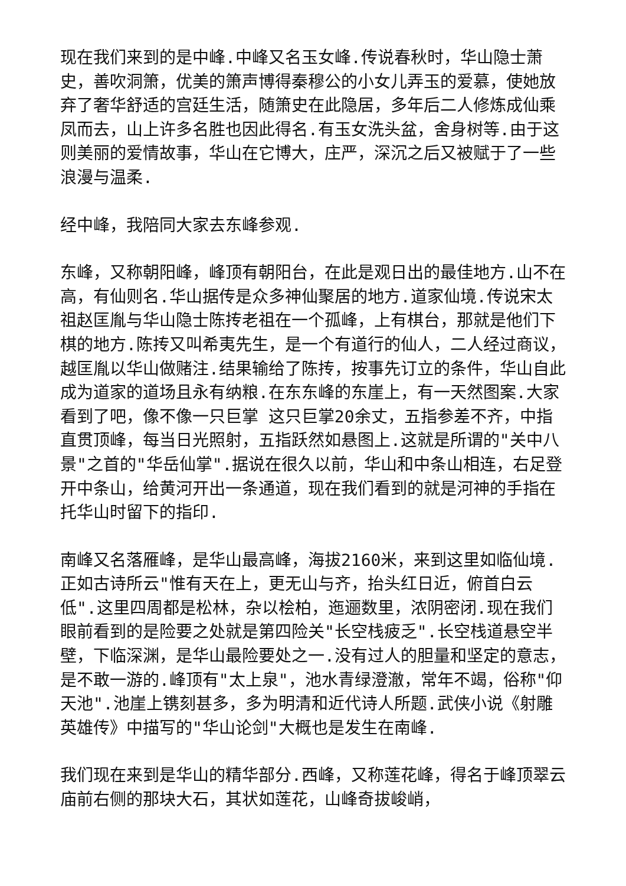现在我们来到的是中峰.中峰又名玉女峰.传说春秋时，华山隐士萧史，善吹洞箫，优美的箫声博得秦穆公的小女儿弄玉的爱慕，使她放弃了奢华舒适的宫廷生活，随箫史在此隐居，多年后二人修炼成仙乘凤而去，山上许多名胜也因此得名.有玉女洗头盆，舍身树等.由于这则美丽的爱情故事，华山在它博大，庄严，深沉之后又被赋于了一些浪漫与温柔.
经中峰，我陪同大家去东峰参观.
东峰，又称朝阳峰，峰顶有朝阳台，在此是观日出的最佳地方.山不在高，有仙则名.华山据传是众多神仙聚居的地方.道家仙境.传说宋太祖赵匡胤与华山隐士陈抟老祖在一个孤峰，上有棋台，那就是他们下棋的地方.陈抟又叫希夷先生，是一个有道行的仙人，二人经过商议，越匡胤以华山做赌注.结果输给了陈抟，按事先订立的条件，华山自此成为道家的道场且永有纳粮.在东东峰的东崖上，有一天然图案.大家看到了吧，像不像一只巨掌 这只巨掌20余丈，五指参差不齐，中指直贯顶峰，每当日光照射，五指跃然如悬图上.这就是所谓的"关中八景"之首的"华岳仙掌".据说在很久以前，华山和中条山相连，右足登开中条山，给黄河开出一条通道，现在我们看到的就是河神的手指在托华山时留下的指印.
南峰又名落雁峰，是华山最高峰，海拔2160米，来到这里如临仙境.正如古诗所云"惟有天在上，更无山与齐，抬头红日近，俯首白云低".这里四周都是松林，杂以桧柏，迤逦数里，浓阴密闭.现在我们眼前看到的是险要之处就是第四险关"长空栈疲乏".长空栈道悬空半壁，下临深渊，是华山最险要处之一.没有过人的胆量和坚定的意志，是不敢一游的.峰顶有"太上泉"，池水青绿澄澈，常年不竭，俗称"仰天池".池崖上镌刻甚多，多为明清和近代诗人所题.武侠小说《射雕英雄传》中描写的"华山论剑"大概也是发生在南峰.
我们现在来到是华山的精华部分.西峰，又称莲花峰，得名于峰顶翠云庙前右侧的那块大石，其状如莲花，山峰奇拔峻峭，